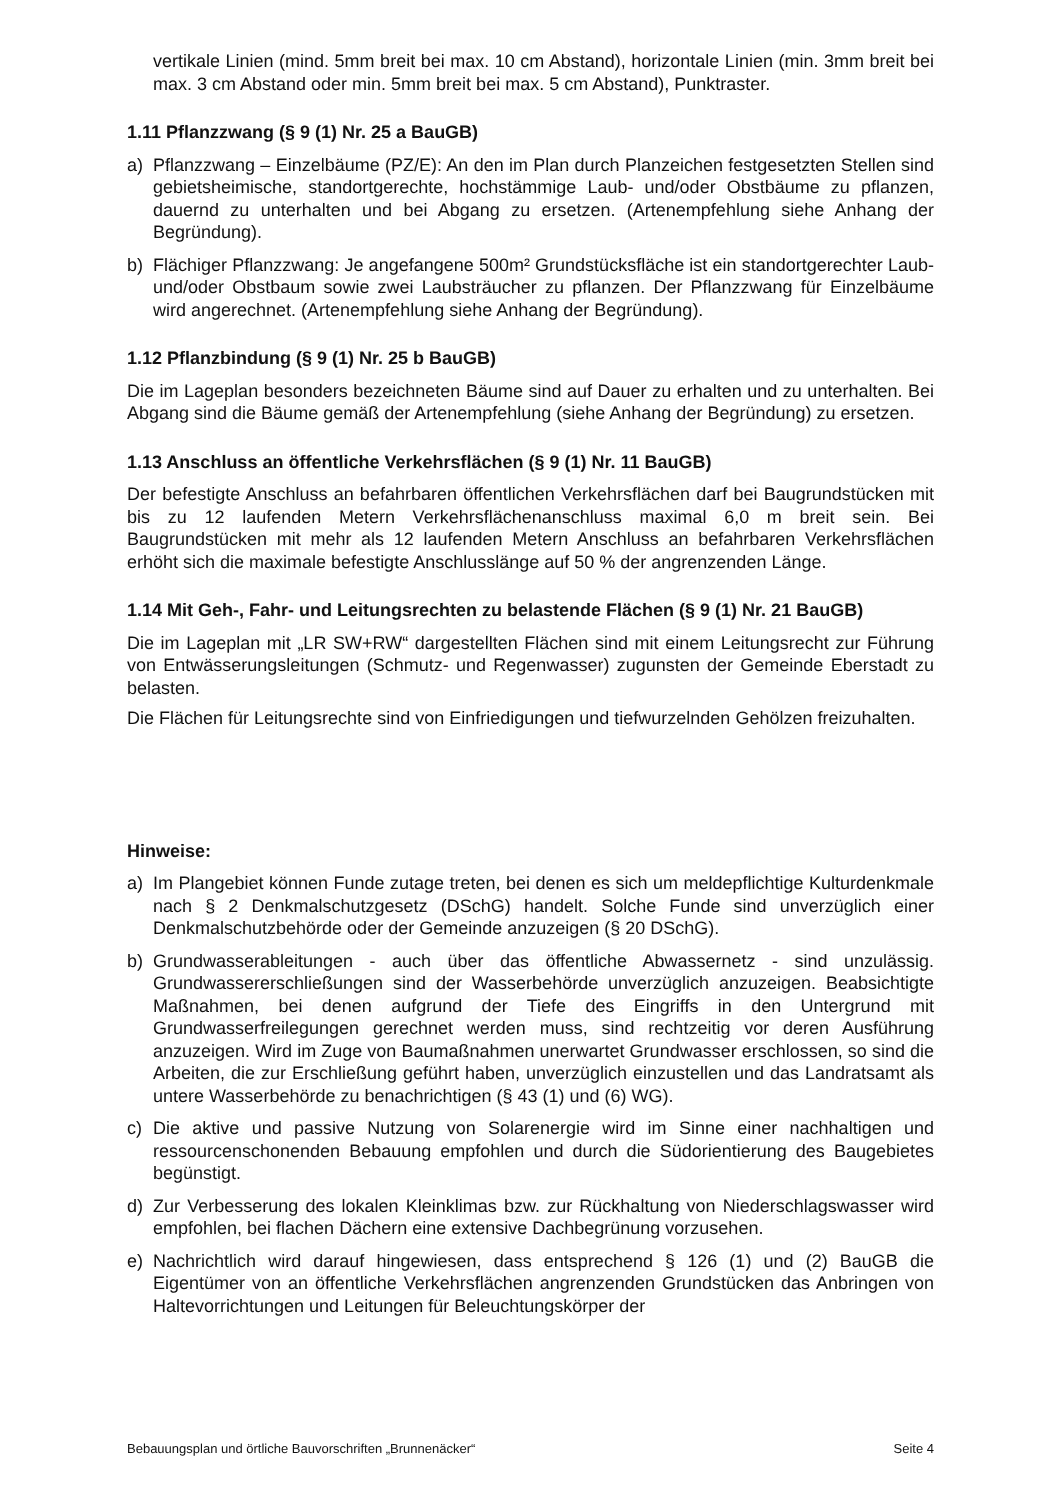vertikale Linien (mind. 5mm breit bei max. 10 cm Abstand), horizontale Linien (min. 3mm breit bei max. 3 cm Abstand oder min. 5mm breit bei max. 5 cm Abstand), Punktraster.
1.11 Pflanzzwang (§ 9 (1) Nr. 25 a BauGB)
a) Pflanzzwang – Einzelbäume (PZ/E): An den im Plan durch Planzeichen festgesetzten Stellen sind gebietsheimische, standortgerechte, hochstämmige Laub- und/oder Obstbäume zu pflanzen, dauernd zu unterhalten und bei Abgang zu ersetzen. (Artenempfehlung siehe Anhang der Begründung).
b) Flächiger Pflanzzwang: Je angefangene 500m² Grundstücksfläche ist ein standortgerechter Laub- und/oder Obstbaum sowie zwei Laubsträucher zu pflanzen. Der Pflanzzwang für Einzelbäume wird angerechnet. (Artenempfehlung siehe Anhang der Begründung).
1.12 Pflanzbindung (§ 9 (1) Nr. 25 b BauGB)
Die im Lageplan besonders bezeichneten Bäume sind auf Dauer zu erhalten und zu unterhalten. Bei Abgang sind die Bäume gemäß der Artenempfehlung (siehe Anhang der Begründung) zu ersetzen.
1.13 Anschluss an öffentliche Verkehrsflächen (§ 9 (1) Nr. 11 BauGB)
Der befestigte Anschluss an befahrbaren öffentlichen Verkehrsflächen darf bei Baugrundstücken mit bis zu 12 laufenden Metern Verkehrsflächenanschluss maximal 6,0 m breit sein. Bei Baugrundstücken mit mehr als 12 laufenden Metern Anschluss an befahrbaren Verkehrsflächen erhöht sich die maximale befestigte Anschlusslänge auf 50 % der angrenzenden Länge.
1.14 Mit Geh-, Fahr- und Leitungsrechten zu belastende Flächen (§ 9 (1) Nr. 21 BauGB)
Die im Lageplan mit „LR SW+RW“ dargestellten Flächen sind mit einem Leitungsrecht zur Führung von Entwässerungsleitungen (Schmutz- und Regenwasser) zugunsten der Gemeinde Eberstadt zu belasten.
Die Flächen für Leitungsrechte sind von Einfriedigungen und tiefwurzelnden Gehölzen freizuhalten.
Hinweise:
a) Im Plangebiet können Funde zutage treten, bei denen es sich um meldepflichtige Kulturdenkmale nach § 2 Denkmalschutzgesetz (DSchG) handelt. Solche Funde sind unverzüglich einer Denkmalschutzbehörde oder der Gemeinde anzuzeigen (§ 20 DSchG).
b) Grundwasserableitungen - auch über das öffentliche Abwassernetz - sind unzulässig. Grundwassererschließungen sind der Wasserbehörde unverzüglich anzuzeigen. Beabsichtigte Maßnahmen, bei denen aufgrund der Tiefe des Eingriffs in den Untergrund mit Grundwasserfreilegungen gerechnet werden muss, sind rechtzeitig vor deren Ausführung anzuzeigen. Wird im Zuge von Baumaßnahmen unerwartet Grundwasser erschlossen, so sind die Arbeiten, die zur Erschließung geführt haben, unverzüglich einzustellen und das Landratsamt als untere Wasserbehörde zu benachrichtigen (§ 43 (1) und (6) WG).
c) Die aktive und passive Nutzung von Solarenergie wird im Sinne einer nachhaltigen und ressourcenschonenden Bebauung empfohlen und durch die Südorientierung des Baugebietes begünstigt.
d) Zur Verbesserung des lokalen Kleinklimas bzw. zur Rückhaltung von Niederschlagswasser wird empfohlen, bei flachen Dächern eine extensive Dachbegrünung vorzusehen.
e) Nachrichtlich wird darauf hingewiesen, dass entsprechend § 126 (1) und (2) BauGB die Eigentümer von an öffentliche Verkehrsflächen angrenzenden Grundstücken das Anbringen von Haltevorrichtungen und Leitungen für Beleuchtungskörper der
Bebauungsplan und örtliche Bauvorschriften „Brunnenäcker“ Seite 4